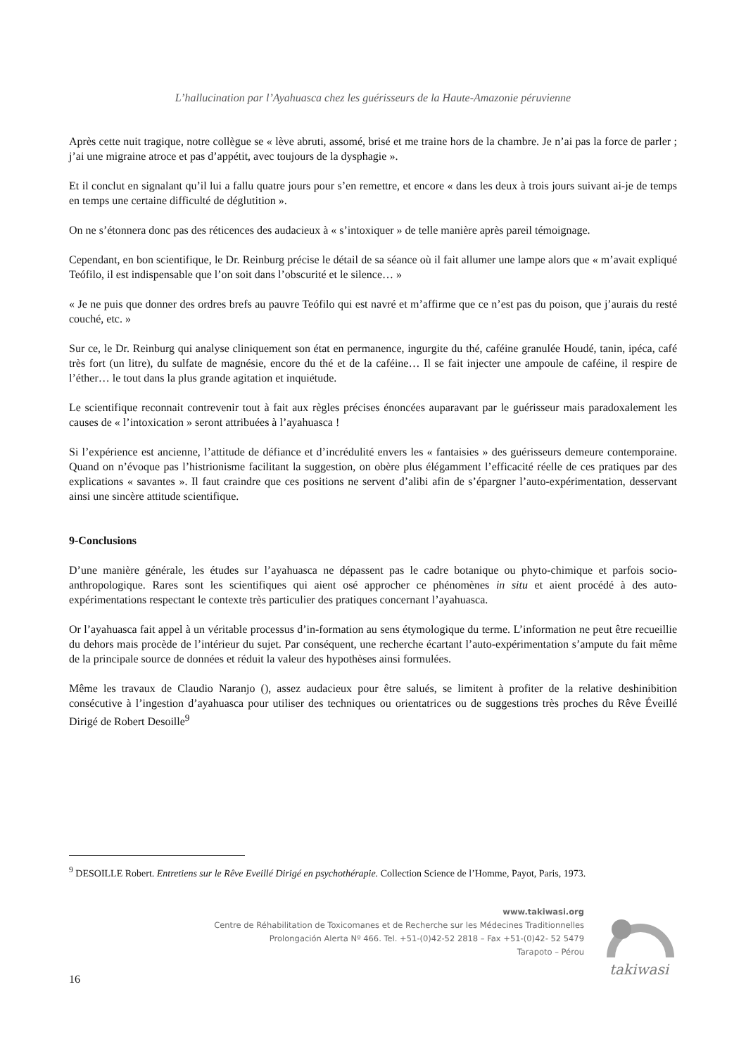L’hallucination par l’Ayahuasca chez les guérisseurs de la Haute-Amazonie péruvienne
Après cette nuit tragique, notre collègue se « lève abruti, assomé, brisé et me traine hors de la chambre. Je n’ai pas la force de parler ; j’ai une migraine atroce et pas d’appétit, avec toujours de la dysphagie ».
Et il conclut en signalant qu’il lui a fallu quatre jours pour s’en remettre, et encore « dans les deux à trois jours suivant ai-je de temps en temps une certaine difficulté de déglutition ».
On ne s’étonnera donc pas des réticences des audacieux à « s’intoxiquer » de telle manière après pareil témoignage.
Cependant, en bon scientifique, le Dr. Reinburg précise le détail de sa séance où il fait allumer une lampe alors que « m’avait expliqué Teófilo, il est indispensable que l’on soit dans l’obscurité et le silence… »
« Je ne puis que donner des ordres brefs au pauvre Teófilo qui est navré et m’affirme que ce n’est pas du poison, que j’aurais du resté couché, etc. »
Sur ce, le Dr. Reinburg qui analyse cliniquement son état en permanence, ingurgite du thé, caféine granulée Houdé, tanin, ipéca, café très fort (un litre), du sulfate de magnésie, encore du thé et de la caféine… Il se fait injecter une ampoule de caféine, il respire de l’éther… le tout dans la plus grande agitation et inquiétude.
Le scientifique reconnait contrevenir tout à fait aux règles précises énoncées auparavant par le guérisseur mais paradoxalement les causes de « l’intoxication » seront attribuées à l’ayahuasca !
Si l’expérience est ancienne, l’attitude de défiance et d’incrédulité envers les « fantaisies » des guérisseurs demeure contemporaine. Quand on n’évoque pas l’histrionisme facilitant la suggestion, on obère plus élégamment l’efficacité réelle de ces pratiques par des explications « savantes ». Il faut craindre que ces positions ne servent d’alibi afin de s’épargner l’auto-expérimentation, desservant ainsi une sincère attitude scientifique.
9-Conclusions
D’une manière générale, les études sur l’ayahuasca ne dépassent pas le cadre botanique ou phyto-chimique et parfois socio-anthropologique. Rares sont les scientifiques qui aient osé approcher ce phénomènes in situ et aient procédé à des auto-expérimentations respectant le contexte très particulier des pratiques concernant l’ayahuasca.
Or l’ayahuasca fait appel à un véritable processus d’in-formation au sens étymologique du terme. L’information ne peut être recueillie du dehors mais procède de l’intérieur du sujet. Par conséquent, une recherche écartant l’auto-expérimentation s’ampute du fait même de la principale source de données et réduit la valeur des hypothèses ainsi formulées.
Même les travaux de Claudio Naranjo (), assez audacieux pour être salués, se limitent à profiter de la relative deshinibition consécutive à l’ingestion d’ayahuasca pour utiliser des techniques ou orientatrices ou de suggestions très proches du Rêve Éveillé Dirigé de Robert Desoille<sup>9</sup>
<sup>9</sup> DESOILLE Robert. Entretiens sur le Rêve Eveillé Dirigé en psychothérapie. Collection Science de l’Homme, Payot, Paris, 1973.
www.takiwasi.org
Centre de Réhabilitation de Toxicomanes et de Recherche sur les Médecines Traditionnelles
Prolongación Alerta Nº 466. Tel. +51-(0)42-52 2818 – Fax +51-(0)42- 52 5479
Tarapoto – Pérou
takiwasi
16